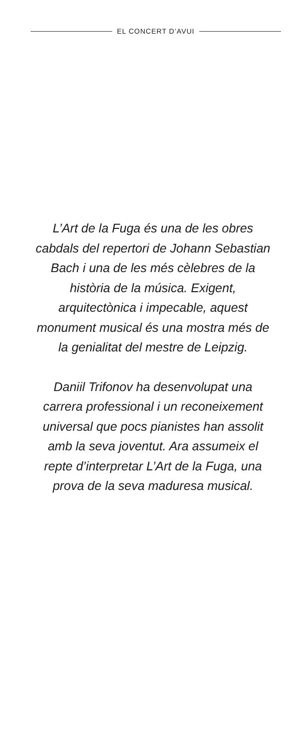EL CONCERT D’AVUI
L’Art de la Fuga és una de les obres cabdals del repertori de Johann Sebastian Bach i una de les més cèlebres de la història de la música. Exigent, arquitectònica i impecable, aquest monument musical és una mostra més de la genialitat del mestre de Leipzig.
Daniil Trifonov ha desenvolupat una carrera professional i un reconeixement universal que pocs pianistes han assolit amb la seva joventut. Ara assumeix el repte d’interpretar L’Art de la Fuga, una prova de la seva maduresa musical.